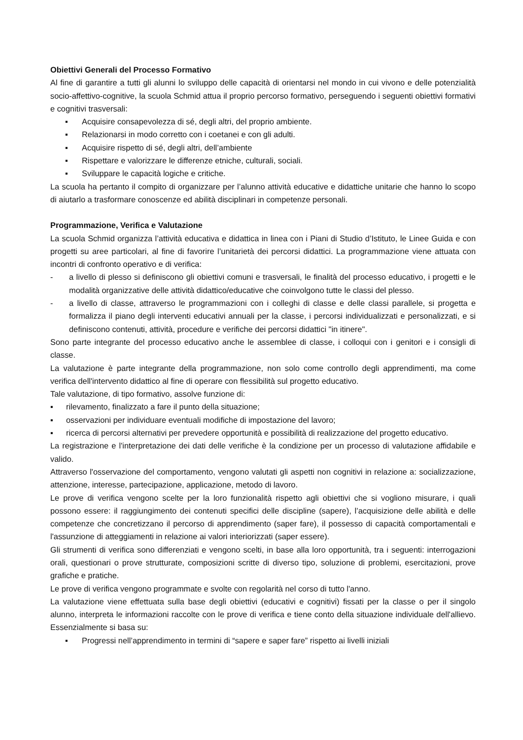Obiettivi Generali del Processo Formativo
Al fine di garantire a tutti gli alunni lo sviluppo delle capacità di orientarsi nel mondo in cui vivono e delle potenzialità socio-affettivo-cognitive, la scuola Schmid attua il proprio percorso formativo, perseguendo i seguenti obiettivi formativi e cognitivi trasversali:
▪ Acquisire consapevolezza di sé, degli altri, del proprio ambiente.
▪ Relazionarsi in modo corretto con i coetanei e con gli adulti.
▪ Acquisire rispetto di sé, degli altri, dell’ambiente
▪ Rispettare e valorizzare le differenze etniche, culturali, sociali.
▪ Sviluppare le capacità logiche e critiche.
La scuola ha pertanto il compito di organizzare per l’alunno attività educative e didattiche unitarie che hanno lo scopo di aiutarlo a trasformare conoscenze ed abilità disciplinari in competenze personali.
Programmazione, Verifica e Valutazione
La scuola Schmid organizza l’attività educativa e didattica in linea con i Piani di Studio d’Istituto, le Linee Guida e con progetti su aree particolari, al fine di favorire l’unitarietà dei percorsi didattici. La programmazione viene attuata con incontri di confronto operativo e di verifica:
- a livello di plesso si definiscono gli obiettivi comuni e trasversali, le finalità del processo educativo, i progetti e le modalità organizzative delle attività didattico/educative che coinvolgono tutte le classi del plesso.
- a livello di classe, attraverso le programmazioni con i colleghi di classe e delle classi parallele, si progetta e formalizza il piano degli interventi educativi annuali per la classe, i percorsi individualizzati e personalizzati, e si definiscono contenuti, attività, procedure e verifiche dei percorsi didattici "in itinere".
Sono parte integrante del processo educativo anche le assemblee di classe, i colloqui con i genitori e i consigli di classe.
La valutazione è parte integrante della programmazione, non solo come controllo degli apprendimenti, ma come verifica dell'intervento didattico al fine di operare con flessibilità sul progetto educativo.
Tale valutazione, di tipo formativo, assolve funzione di:
▪ rilevamento, finalizzato a fare il punto della situazione;
▪ osservazioni per individuare eventuali modifiche di impostazione del lavoro;
▪ ricerca di percorsi alternativi per prevedere opportunità e possibilità di realizzazione del progetto educativo.
La registrazione e l'interpretazione dei dati delle verifiche è la condizione per un processo di valutazione affidabile e valido.
Attraverso l'osservazione del comportamento, vengono valutati gli aspetti non cognitivi in relazione a: socializzazione, attenzione, interesse, partecipazione, applicazione, metodo di lavoro.
Le prove di verifica vengono scelte per la loro funzionalità rispetto agli obiettivi che si vogliono misurare, i quali possono essere: il raggiungimento dei contenuti specifici delle discipline (sapere), l’acquisizione delle abilità e delle competenze che concretizzano il percorso di apprendimento (saper fare), il possesso di capacità comportamentali e l'assunzione di atteggiamenti in relazione ai valori interiorizzati (saper essere).
Gli strumenti di verifica sono differenziati e vengono scelti, in base alla loro opportunità, tra i seguenti: interrogazioni orali, questionari o prove strutturate, composizioni scritte di diverso tipo, soluzione di problemi, esercitazioni, prove grafiche e pratiche.
Le prove di verifica vengono programmate e svolte con regolarità nel corso di tutto l'anno.
La valutazione viene effettuata sulla base degli obiettivi (educativi e cognitivi) fissati per la classe o per il singolo alunno, interpreta le informazioni raccolte con le prove di verifica e tiene conto della situazione individuale dell'allievo. Essenzialmente si basa su:
▪ Progressi nell’apprendimento in termini di “sapere e saper fare” rispetto ai livelli iniziali